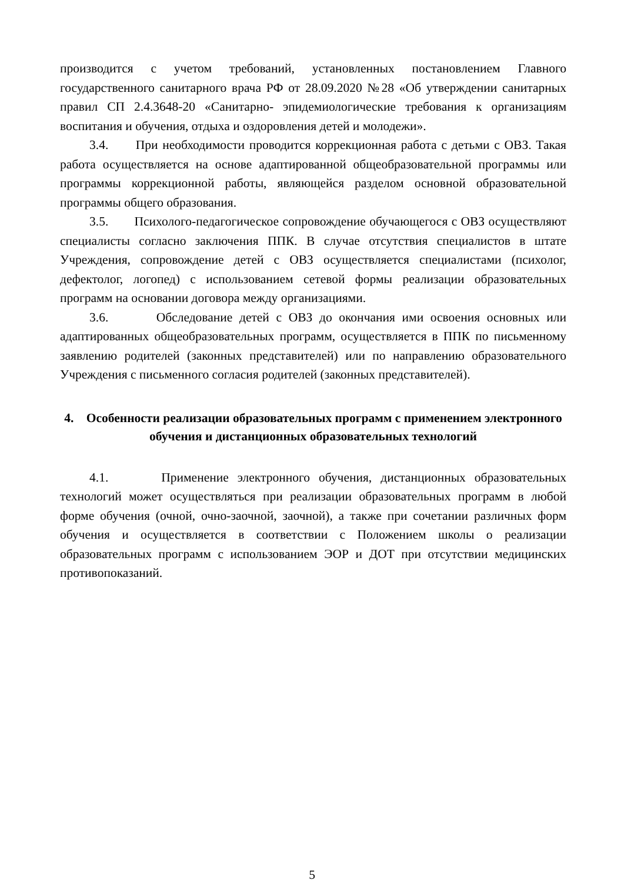производится с учетом требований, установленных постановлением Главного государственного санитарного врача РФ от 28.09.2020 №28 «Об утверждении санитарных правил СП 2.4.3648-20 «Санитарно- эпидемиологические требования к организациям воспитания и обучения, отдыха и оздоровления детей и молодежи».
3.4. При необходимости проводится коррекционная работа с детьми с ОВЗ. Такая работа осуществляется на основе адаптированной общеобразовательной программы или программы коррекционной работы, являющейся разделом основной образовательной программы общего образования.
3.5. Психолого-педагогическое сопровождение обучающегося с ОВЗ осуществляют специалисты согласно заключения ППК. В случае отсутствия специалистов в штате Учреждения, сопровождение детей с ОВЗ осуществляется специалистами (психолог, дефектолог, логопед) с использованием сетевой формы реализации образовательных программ на основании договора между организациями.
3.6. Обследование детей с ОВЗ до окончания ими освоения основных или адаптированных общеобразовательных программ, осуществляется в ППК по письменному заявлению родителей (законных представителей) или по направлению образовательного Учреждения с письменного согласия родителей (законных представителей).
4. Особенности реализации образовательных программ с применением электронного обучения и дистанционных образовательных технологий
4.1. Применение электронного обучения, дистанционных образовательных технологий может осуществляться при реализации образовательных программ в любой форме обучения (очной, очно-заочной, заочной), а также при сочетании различных форм обучения и осуществляется в соответствии с Положением школы о реализации образовательных программ с использованием ЭОР и ДОТ при отсутствии медицинских противопоказаний.
5